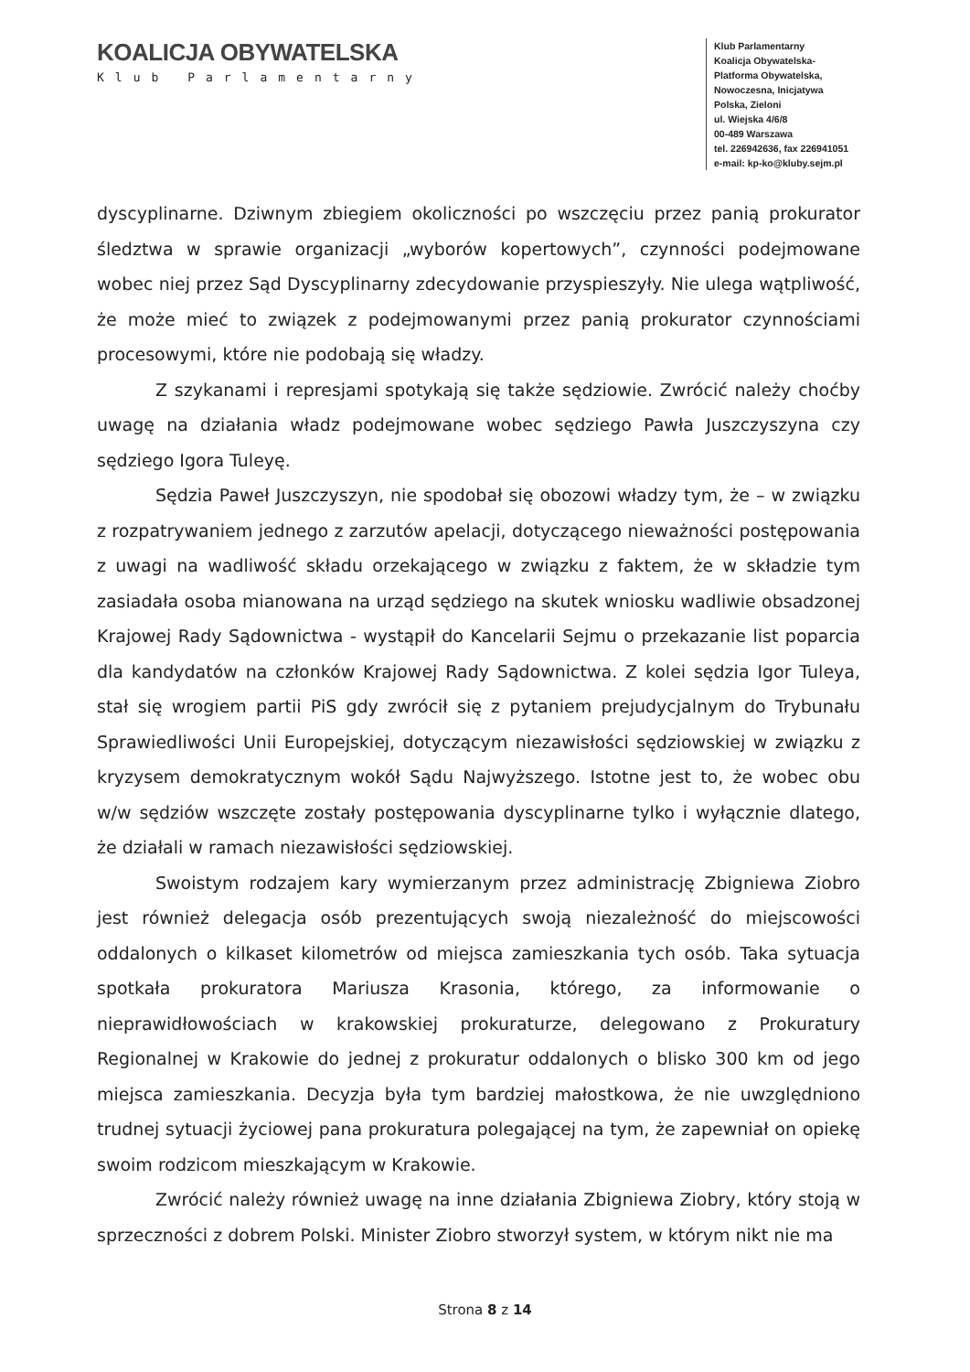KOALICJA OBYWATELSKA
Klub Parlamentarny
Klub Parlamentarny
Koalicja Obywatelska-
Platforma Obywatelska,
Nowoczesna, Inicjatywa
Polska, Zieloni
ul. Wiejska 4/6/8
00-489 Warszawa
tel. 226942636, fax 226941051
e-mail: kp-ko@kluby.sejm.pl
dyscyplinarne. Dziwnym zbiegiem okoliczności po wszczęciu przez panią prokurator śledztwa w sprawie organizacji „wyborów kopertowych”, czynności podejmowane wobec niej przez Sąd Dyscyplinarny zdecydowanie przyspieszyły. Nie ulega wątpliwość, że może mieć to związek z podejmowanymi przez panią prokurator czynnościami procesowymi, które nie podobają się władzy.
Z szykanami i represjami spotykają się także sędziowie. Zwrócić należy choćby uwagę na działania władz podejmowane wobec sędziego Pawła Juszczyszyna czy sędziego Igora Tuleyę.
Sędzia Paweł Juszczyszyn, nie spodobał się obozowi władzy tym, że – w związku z rozpatrywaniem jednego z zarzutów apelacji, dotyczącego nieważności postępowania z uwagi na wadliwość składu orzekającego w związku z faktem, że w składzie tym zasiadała osoba mianowana na urząd sędziego na skutek wniosku wadliwie obsadzonej Krajowej Rady Sądownictwa - wystąpił do Kancelarii Sejmu o przekazanie list poparcia dla kandydatów na członków Krajowej Rady Sądownictwa. Z kolei sędzia Igor Tuleya, stał się wrogiem partii PiS gdy zwrócił się z pytaniem prejudycjalnym do Trybunału Sprawiedliwości Unii Europejskiej, dotyczącym niezawisłości sędziowskiej w związku z kryzysem demokratycznym wokół Sądu Najwyższego. Istotne jest to, że wobec obu w/w sędziów wszczęte zostały postępowania dyscyplinarne tylko i wyłącznie dlatego, że działali w ramach niezawisłości sędziowskiej.
Swoistym rodzajem kary wymierzanym przez administrację Zbigniewa Ziobro jest również delegacja osób prezentujących swoją niezależność do miejscowości oddalonych o kilkaset kilometrów od miejsca zamieszkania tych osób. Taka sytuacja spotkała prokuratora Mariusza Krasonia, którego, za informowanie o nieprawidłowościach w krakowskiej prokuraturze, delegowano z Prokuratury Regionalnej w Krakowie do jednej z prokuratur oddalonych o blisko 300 km od jego miejsca zamieszkania. Decyzja była tym bardziej małostkowa, że nie uwzględniono trudnej sytuacji życiowej pana prokuratura polegającej na tym, że zapewniał on opiekę swoim rodzicom mieszkającym w Krakowie.
Zwrócić należy również uwagę na inne działania Zbigniewa Ziobry, który stoją w sprzeczności z dobrem Polski. Minister Ziobro stworzył system, w którym nikt nie ma
Strona 8 z 14